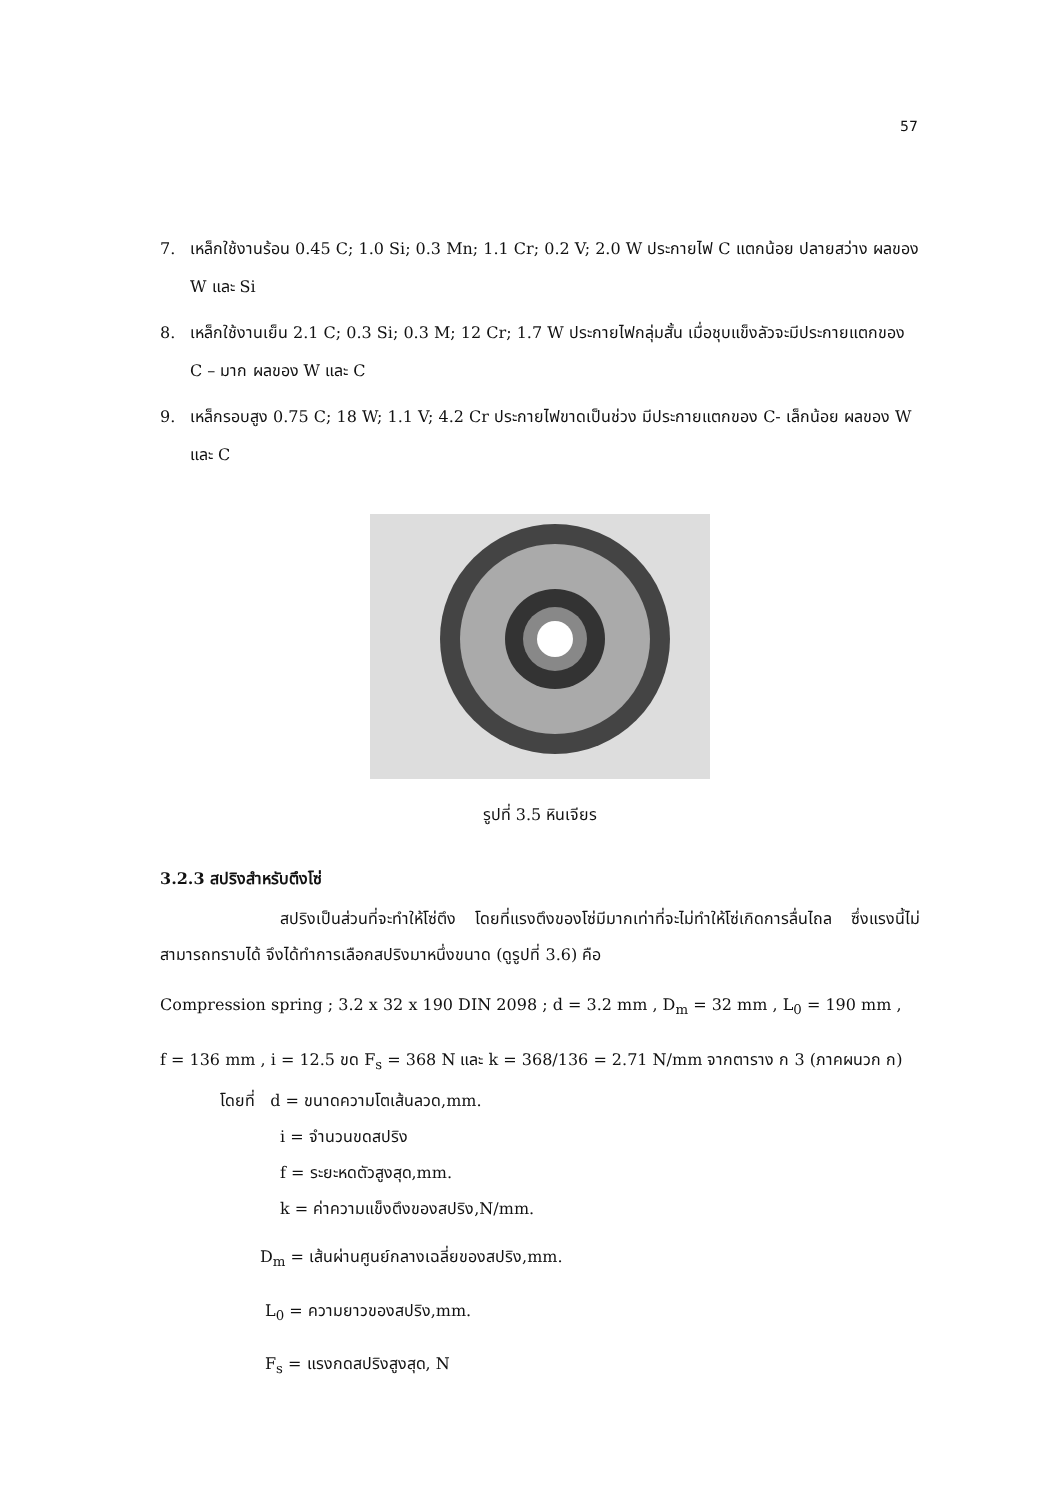57
7. เหล็กใช้งานร้อน 0.45 C; 1.0 Si; 0.3 Mn; 1.1 Cr; 0.2 V; 2.0 W ประกายไฟ C แตกน้อย ปลายสว่าง ผลของ W และ Si
8. เหล็กใช้งานเย็น 2.1 C; 0.3 Si; 0.3 M; 12 Cr; 1.7 W ประกายไฟกลุ่มสั้น เมื่อชุบแข็งลัวจะมีประกายแตกของ C – มาก ผลของ W และ C
9. เหล็กรอบสูง 0.75 C; 18 W; 1.1 V; 4.2 Cr ประกายไฟขาดเป็นช่วง มีประกายแตกของ C- เล็กน้อย ผลของ W และ C
รูปที่ 3.5 หินเจียร
3.2.3 สปริงสำหรับตึงโซ่
สปริงเป็นส่วนที่จะทำให้โซ่ตึง โดยที่แรงตึงของโซ่มีมากเท่าที่จะไม่ทำให้โซ่เกิดการลื่นไถล ซึ่งแรงนี้ไม่สามารถทราบได้ จึงได้ทำการเลือกสปริงมาหนึ่งขนาด (ดูรูปที่ 3.6) คือ
Compression spring ; 3.2 x 32 x 190 DIN 2098 ; d = 3.2 mm , D<sub>m</sub> = 32 mm , L<sub>0</sub> = 190 mm ,
f = 136 mm , i = 12.5 ขด F<sub>s</sub> = 368 N และ k = 368/136 = 2.71 N/mm จากตาราง ก 3 (ภาคผนวก ก)
โดยที่ d = ขนาดความโตเส้นลวด,mm.
i = จำนวนขดสปริง
f = ระยะหดตัวสูงสุด,mm.
k = ค่าความแข็งตึงของสปริง,N/mm.
D<sub>m</sub> = เส้นผ่านศูนย์กลางเฉลี่ยของสปริง,mm.
L<sub>0</sub> = ความยาวของสปริง,mm.
F<sub>s</sub> = แรงกดสปริงสูงสุด, N